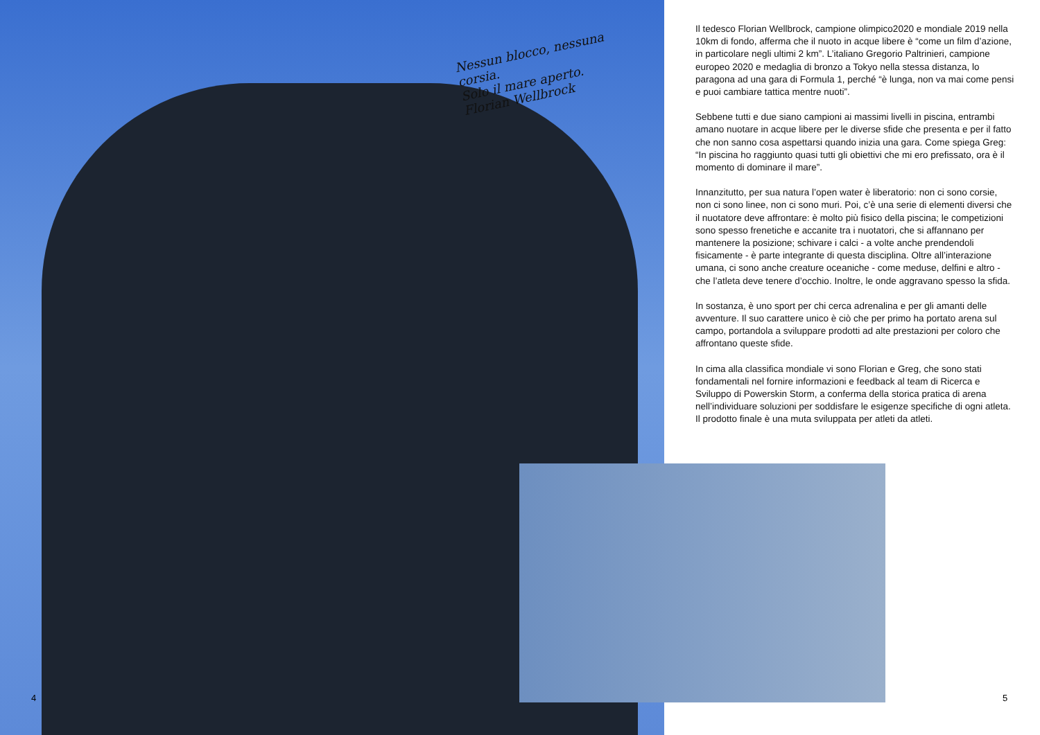Nessun blocco, nessuna corsia.
Solo il mare aperto.
Florian Wellbrock
Il tedesco Florian Wellbrock, campione olimpico2020 e mondiale 2019 nella 10km di fondo, afferma che il nuoto in acque libere è “come un film d’azione, in particolare negli ultimi 2 km”. L’italiano Gregorio Paltrinieri, campione europeo 2020 e medaglia di bronzo a Tokyo nella stessa distanza, lo paragona ad una gara di Formula 1, perché “è lunga, non va mai come pensi e puoi cambiare tattica mentre nuoti”.
Sebbene tutti e due siano campioni ai massimi livelli in piscina, entrambi amano nuotare in acque libere per le diverse sfide che presenta e per il fatto che non sanno cosa aspettarsi quando inizia una gara. Come spiega Greg: “In piscina ho raggiunto quasi tutti gli obiettivi che mi ero prefissato, ora è il momento di dominare il mare”.
Innanzitutto, per sua natura l’open water è liberatorio: non ci sono corsie, non ci sono linee, non ci sono muri. Poi, c’è una serie di elementi diversi che il nuotatore deve affrontare: è molto più fisico della piscina; le competizioni sono spesso frenetiche e accanite tra i nuotatori, che si affannano per mantenere la posizione; schivare i calci - a volte anche prendendoli fisicamente - è parte integrante di questa disciplina. Oltre all’interazione umana, ci sono anche creature oceaniche - come meduse, delfini e altro - che l’atleta deve tenere d’occhio. Inoltre, le onde aggravano spesso la sfida.
In sostanza, è uno sport per chi cerca adrenalina e per gli amanti delle avventure. Il suo carattere unico è ciò che per primo ha portato arena sul campo, portandola a sviluppare prodotti ad alte prestazioni per coloro che affrontano queste sfide.
In cima alla classifica mondiale vi sono Florian e Greg, che sono stati fondamentali nel fornire informazioni e feedback al team di Ricerca e Sviluppo di Powerskin Storm, a conferma della storica pratica di arena nell’individuare soluzioni per soddisfare le esigenze specifiche di ogni atleta. Il prodotto finale è una muta sviluppata per atleti da atleti.
4 5